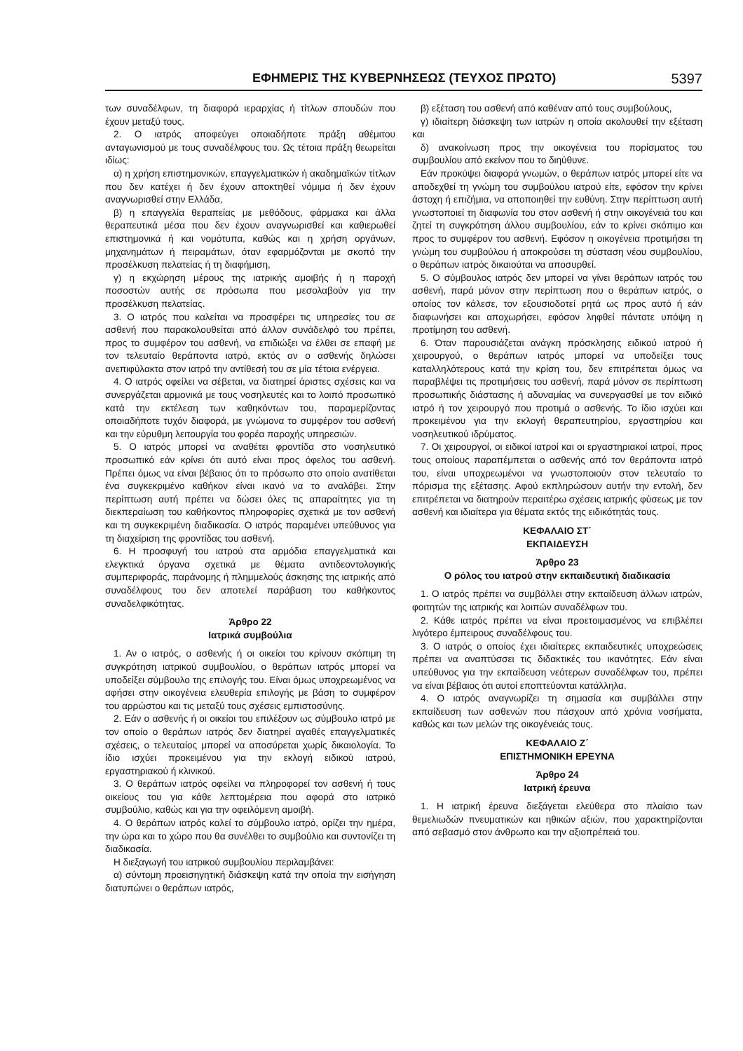ΕΦΗΜΕΡΙΣ ΤΗΣ ΚΥΒΕΡΝΗΣΕΩΣ (ΤΕΥΧΟΣ ΠΡΩΤΟ) 5397
των συναδέλφων, τη διαφορά ιεραρχίας ή τίτλων σπουδών που έχουν μεταξύ τους.
2. Ο ιατρός αποφεύγει οποιαδήποτε πράξη αθέμιτου ανταγωνισμού με τους συναδέλφους του. Ως τέτοια πράξη θεωρείται ιδίως:
α) η χρήση επιστημονικών, επαγγελματικών ή ακαδημαϊκών τίτλων που δεν κατέχει ή δεν έχουν αποκτηθεί νόμιμα ή δεν έχουν αναγνωρισθεί στην Ελλάδα,
β) η επαγγελία θεραπείας με μεθόδους, φάρμακα και άλλα θεραπευτικά μέσα που δεν έχουν αναγνωρισθεί και καθιερωθεί επιστημονικά ή και νομότυπα, καθώς και η χρήση οργάνων, μηχανημάτων ή πειραμάτων, όταν εφαρμόζονται με σκοπό την προσέλκυση πελατείας ή τη διαφήμιση,
γ) η εκχώρηση μέρους της ιατρικής αμοιβής ή η παροχή ποσοστών αυτής σε πρόσωπα που μεσολαβούν για την προσέλκυση πελατείας.
3. Ο ιατρός που καλείται να προσφέρει τις υπηρεσίες του σε ασθενή που παρακολουθείται από άλλον συνάδελφό του πρέπει, προς το συμφέρον του ασθενή, να επιδιώξει να έλθει σε επαφή με τον τελευταίο θεράποντα ιατρό, εκτός αν ο ασθενής δηλώσει ανεπιφύλακτα στον ιατρό την αντίθεσή του σε μία τέτοια ενέργεια.
4. Ο ιατρός οφείλει να σέβεται, να διατηρεί άριστες σχέσεις και να συνεργάζεται αρμονικά με τους νοσηλευτές και το λοιπό προσωπικό κατά την εκτέλεση των καθηκόντων του, παραμερίζοντας οποιαδήποτε τυχόν διαφορά, με γνώμονα το συμφέρον του ασθενή και την εύρυθμη λειτουργία του φορέα παροχής υπηρεσιών.
5. Ο ιατρός μπορεί να αναθέτει φροντίδα στο νοσηλευτικό προσωπικό εάν κρίνει ότι αυτό είναι προς όφελος του ασθενή. Πρέπει όμως να είναι βέβαιος ότι το πρόσωπο στο οποίο ανατίθεται ένα συγκεκριμένο καθήκον είναι ικανό να το αναλάβει. Στην περίπτωση αυτή πρέπει να δώσει όλες τις απαραίτητες για τη διεκπεραίωση του καθήκοντος πληροφορίες σχετικά με τον ασθενή και τη συγκεκριμένη διαδικασία. Ο ιατρός παραμένει υπεύθυνος για τη διαχείριση της φροντίδας του ασθενή.
6. Η προσφυγή του ιατρού στα αρμόδια επαγγελματικά και ελεγκτικά όργανα σχετικά με θέματα αντιδεοντολογικής συμπεριφοράς, παράνομης ή πλημμελούς άσκησης της ιατρικής από συναδέλφους του δεν αποτελεί παράβαση του καθήκοντος συναδελφικότητας.
Άρθρο 22
Ιατρικά συμβούλια
1. Αν ο ιατρός, ο ασθενής ή οι οικείοι του κρίνουν σκόπιμη τη συγκρότηση ιατρικού συμβουλίου, ο θεράπων ιατρός μπορεί να υποδείξει σύμβουλο της επιλογής του. Είναι όμως υποχρεωμένος να αφήσει στην οικογένεια ελευθερία επιλογής με βάση το συμφέρον του αρρώστου και τις μεταξύ τους σχέσεις εμπιστοσύνης.
2. Εάν ο ασθενής ή οι οικείοι του επιλέξουν ως σύμβουλο ιατρό με τον οποίο ο θεράπων ιατρός δεν διατηρεί αγαθές επαγγελματικές σχέσεις, ο τελευταίος μπορεί να αποσύρεται χωρίς δικαιολογία. Το ίδιο ισχύει προκειμένου για την εκλογή ειδικού ιατρού, εργαστηριακού ή κλινικού.
3. Ο θεράπων ιατρός οφείλει να πληροφορεί τον ασθενή ή τους οικείους του για κάθε λεπτομέρεια που αφορά στο ιατρικό συμβούλιο, καθώς και για την οφειλόμενη αμοιβή.
4. Ο θεράπων ιατρός καλεί το σύμβουλο ιατρό, ορίζει την ημέρα, την ώρα και το χώρο που θα συνέλθει το συμβούλιο και συντονίζει τη διαδικασία.
Η διεξαγωγή του ιατρικού συμβουλίου περιλαμβάνει:
α) σύντομη προεισηγητική διάσκεψη κατά την οποία την εισήγηση διατυπώνει ο θεράπων ιατρός,
β) εξέταση του ασθενή από καθέναν από τους συμβούλους,
γ) ιδιαίτερη διάσκεψη των ιατρών η οποία ακολουθεί την εξέταση και
δ) ανακοίνωση προς την οικογένεια του πορίσματος του συμβουλίου από εκείνον που το διηύθυνε.
Εάν προκύψει διαφορά γνωμών, ο θεράπων ιατρός μπορεί είτε να αποδεχθεί τη γνώμη του συμβούλου ιατρού είτε, εφόσον την κρίνει άστοχη ή επιζήμια, να αποποιηθεί την ευθύνη. Στην περίπτωση αυτή γνωστοποιεί τη διαφωνία του στον ασθενή ή στην οικογένειά του και ζητεί τη συγκρότηση άλλου συμβουλίου, εάν το κρίνει σκόπιμο και προς το συμφέρον του ασθενή. Εφόσον η οικογένεια προτιμήσει τη γνώμη του συμβούλου ή αποκρούσει τη σύσταση νέου συμβουλίου, ο θεράπων ιατρός δικαιούται να αποσυρθεί.
5. Ο σύμβουλος ιατρός δεν μπορεί να γίνει θεράπων ιατρός του ασθενή, παρά μόνον στην περίπτωση που ο θεράπων ιατρός, ο οποίος τον κάλεσε, τον εξουσιοδοτεί ρητά ως προς αυτό ή εάν διαφωνήσει και αποχωρήσει, εφόσον ληφθεί πάντοτε υπόψη η προτίμηση του ασθενή.
6. Όταν παρουσιάζεται ανάγκη πρόσκλησης ειδικού ιατρού ή χειρουργού, ο θεράπων ιατρός μπορεί να υποδείξει τους καταλληλότερους κατά την κρίση του, δεν επιτρέπεται όμως να παραβλέψει τις προτιμήσεις του ασθενή, παρά μόνον σε περίπτωση προσωπικής διάστασης ή αδυναμίας να συνεργασθεί με τον ειδικό ιατρό ή τον χειρουργό που προτιμά ο ασθενής. Το ίδιο ισχύει και προκειμένου για την εκλογή θεραπευτηρίου, εργαστηρίου και νοσηλευτικού ιδρύματος.
7. Οι χειρουργοί, οι ειδικοί ιατροί και οι εργαστηριακοί ιατροί, προς τους οποίους παραπέμπεται ο ασθενής από τον θεράποντα ιατρό του, είναι υποχρεωμένοι να γνωστοποιούν στον τελευταίο το πόρισμα της εξέτασης. Αφού εκπληρώσουν αυτήν την εντολή, δεν επιτρέπεται να διατηρούν περαιτέρω σχέσεις ιατρικής φύσεως με τον ασθενή και ιδιαίτερα για θέματα εκτός της ειδικότητάς τους.
ΚΕΦΑΛΑΙΟ ΣΤ΄
ΕΚΠΑΙΔΕΥΣΗ
Άρθρο 23
Ο ρόλος του ιατρού στην εκπαιδευτική διαδικασία
1. Ο ιατρός πρέπει να συμβάλλει στην εκπαίδευση άλλων ιατρών, φοιτητών της ιατρικής και λοιπών συναδέλφων του.
2. Κάθε ιατρός πρέπει να είναι προετοιμασμένος να επιβλέπει λιγότερο έμπειρους συναδέλφους του.
3. Ο ιατρός ο οποίος έχει ιδιαίτερες εκπαιδευτικές υποχρεώσεις πρέπει να αναπτύσσει τις διδακτικές του ικανότητες. Εάν είναι υπεύθυνος για την εκπαίδευση νεότερων συναδέλφων του, πρέπει να είναι βέβαιος ότι αυτοί εποπτεύονται κατάλληλα.
4. Ο ιατρός αναγνωρίζει τη σημασία και συμβάλλει στην εκπαίδευση των ασθενών που πάσχουν από χρόνια νοσήματα, καθώς και των μελών της οικογένειάς τους.
ΚΕΦΑΛΑΙΟ Ζ΄
ΕΠΙΣΤΗΜΟΝΙΚΗ ΕΡΕΥΝΑ
Άρθρο 24
Ιατρική έρευνα
1. Η ιατρική έρευνα διεξάγεται ελεύθερα στο πλαίσιο των θεμελιωδών πνευματικών και ηθικών αξιών, που χαρακτηρίζονται από σεβασμό στον άνθρωπο και την αξιοπρέπειά του.